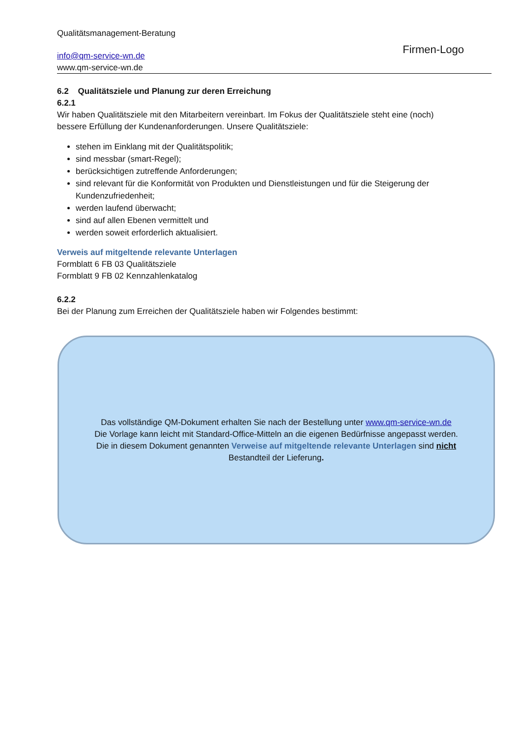Qualitätsmanagement-Beratung
info@qm-service-wn.de
www.qm-service-wn.de
Firmen-Logo
6.2 Qualitätsziele und Planung zur deren Erreichung
6.2.1
Wir haben Qualitätsziele mit den Mitarbeitern vereinbart. Im Fokus der Qualitätsziele steht eine (noch) bessere Erfüllung der Kundenanforderungen. Unsere Qualitätsziele:
stehen im Einklang mit der Qualitätspolitik;
sind messbar (smart-Regel);
berücksichtigen zutreffende Anforderungen;
sind relevant für die Konformität von Produkten und Dienstleistungen und für die Steigerung der Kundenzufriedenheit;
werden laufend überwacht;
sind auf allen Ebenen vermittelt und
werden soweit erforderlich aktualisiert.
Verweis auf mitgeltende relevante Unterlagen
Formblatt 6 FB 03 Qualitätsziele
Formblatt 9 FB 02 Kennzahlenkatalog
6.2.2
Bei der Planung zum Erreichen der Qualitätsziele haben wir Folgendes bestimmt:
Das vollständige QM-Dokument erhalten Sie nach der Bestellung unter www.qm-service-wn.de
Die Vorlage kann leicht mit Standard-Office-Mitteln an die eigenen Bedürfnisse angepasst werden.
Die in diesem Dokument genannten Verweise auf mitgeltende relevante Unterlagen sind nicht
Bestandteil der Lieferung.